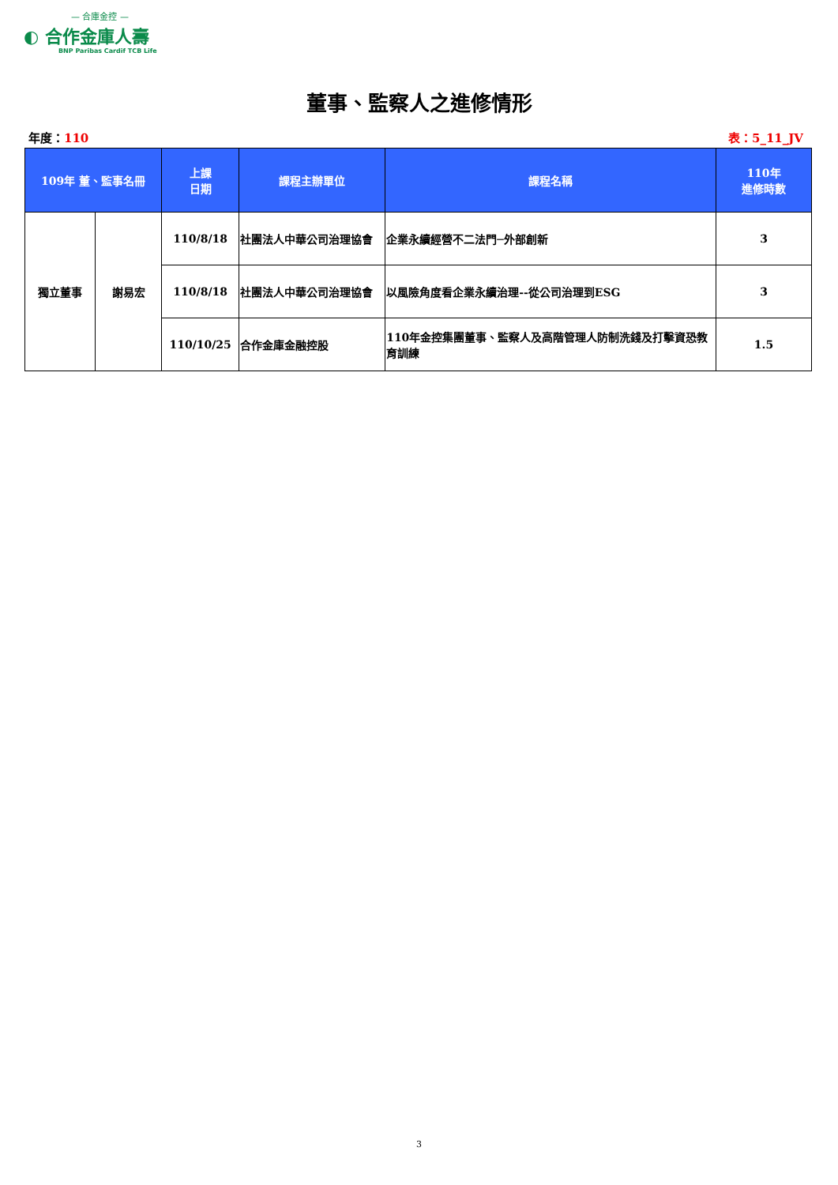— 合庫金控 —
◐ 合作金庫人壽
BNP Paribas Cardif TCB Life
董事、監察人之進修情形
年度：110 表：5_11_JV
| 109年 董、監事名冊 | | 上課 日期 | 課程主辦單位 | 課程名稱 | 110年 進修時數 |
| --- | --- | --- | --- | --- | --- |
| 獨立董事 | 謝易宏 | 110/8/18 | 社團法人中華公司治理協會 | 企業永續經營不二法門─外部創新 | 3 |
| | | 110/8/18 | 社團法人中華公司治理協會 | 以風險角度看企業永續治理--從公司治理到ESG | 3 |
| | | 110/10/25 | 合作金庫金融控股 | 110年金控集團董事、監察人及高階管理人防制洗錢及打擊資恐教育訓練 | 1.5 |
3